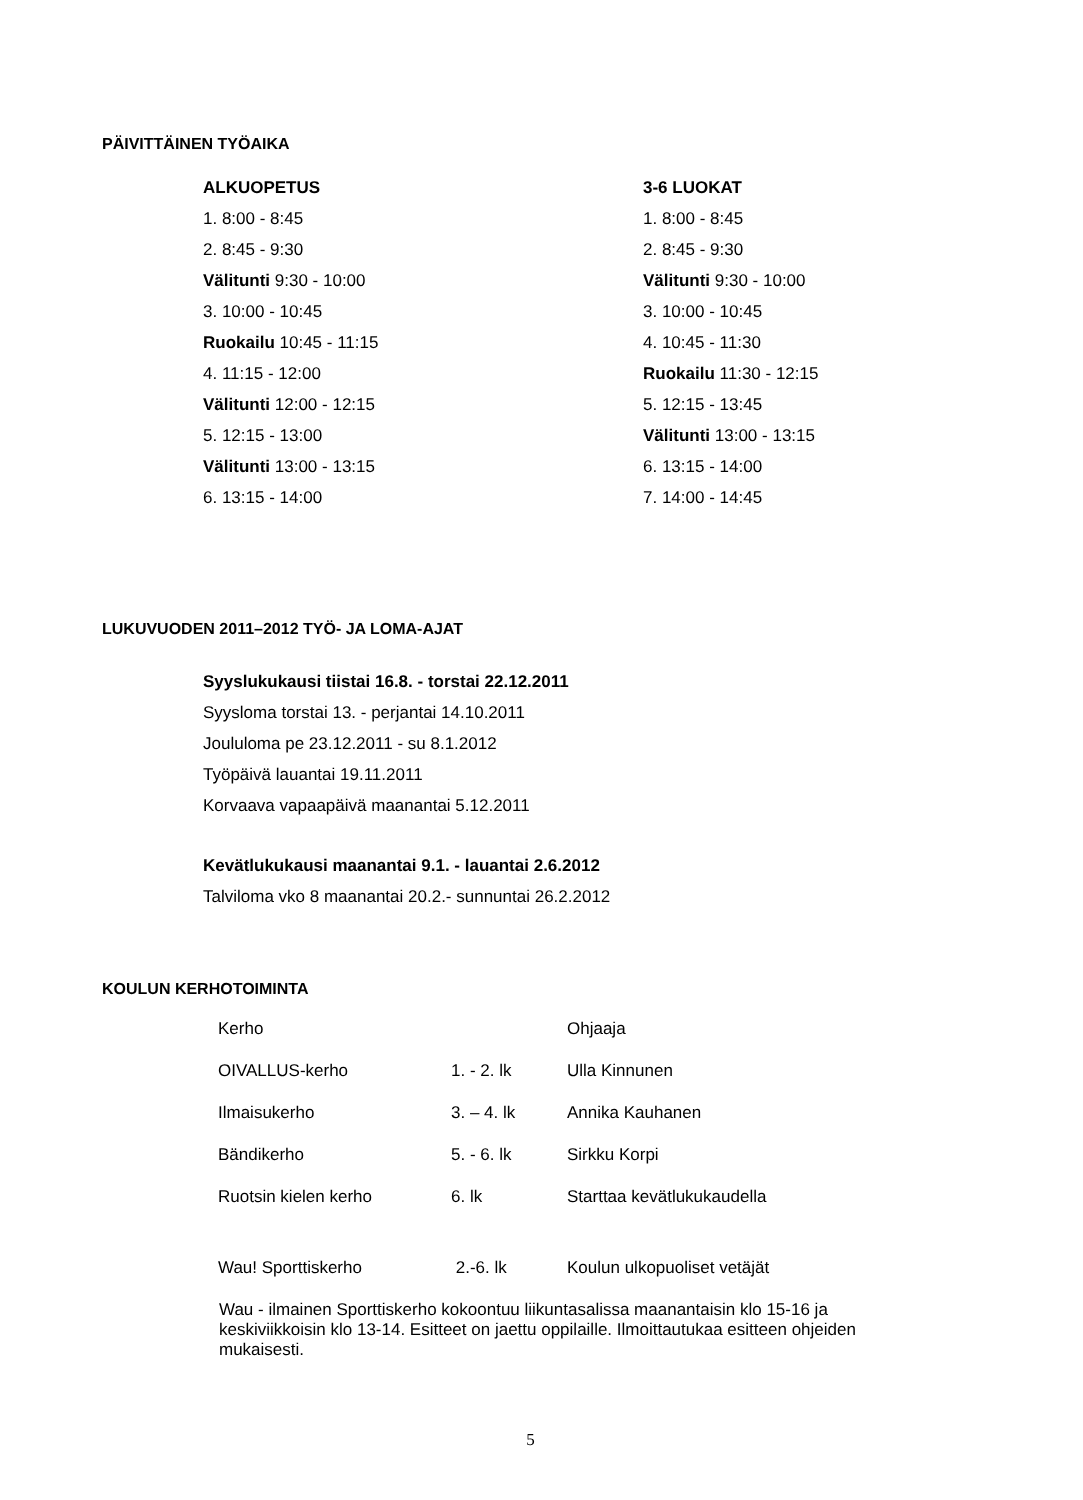PÄIVITTÄINEN TYÖAIKA
ALKUOPETUS
1. 8:00 - 8:45
2. 8:45 - 9:30
Välitunti 9:30 - 10:00
3. 10:00 - 10:45
Ruokailu 10:45 - 11:15
4. 11:15 - 12:00
Välitunti 12:00 - 12:15
5. 12:15 - 13:00
Välitunti 13:00 - 13:15
6. 13:15 - 14:00
3-6 LUOKAT
1. 8:00 - 8:45
2. 8:45 - 9:30
Välitunti 9:30 - 10:00
3. 10:00 - 10:45
4. 10:45 - 11:30
Ruokailu 11:30 - 12:15
5. 12:15 - 13:45
Välitunti 13:00 - 13:15
6. 13:15 - 14:00
7. 14:00 - 14:45
LUKUVUODEN 2011–2012 TYÖ- JA LOMA-AJAT
Syyslukukausi tiistai 16.8. - torstai 22.12.2011
Syysloma torstai 13. - perjantai 14.10.2011
Joululoma pe 23.12.2011 - su 8.1.2012
Työpäivä lauantai 19.11.2011
Korvaava vapaapäivä maanantai 5.12.2011
Kevätlukukausi maanantai 9.1. - lauantai 2.6.2012
Talviloma vko 8 maanantai 20.2.- sunnuntai 26.2.2012
KOULUN KERHOTOIMINTA
| Kerho | | Ohjaaja |
| OIVALLUS-kerho | 1. - 2. lk | Ulla Kinnunen |
| Ilmaisukerho | 3. – 4. lk | Annika Kauhanen |
| Bändikerho | 5. - 6. lk | Sirkku Korpi |
| Ruotsin kielen kerho | 6. lk | Starttaa kevätlukukaudella |
| Wau! Sporttiskerho | 2.-6. lk | Koulun ulkopuoliset vetäjät |
Wau - ilmainen Sporttiskerho kokoontuu liikuntasalissa maanantaisin klo 15-16 ja keskiviikkoisin klo 13-14. Esitteet on jaettu oppilaille. Ilmoittautukaa esitteen ohjeiden mukaisesti.
5